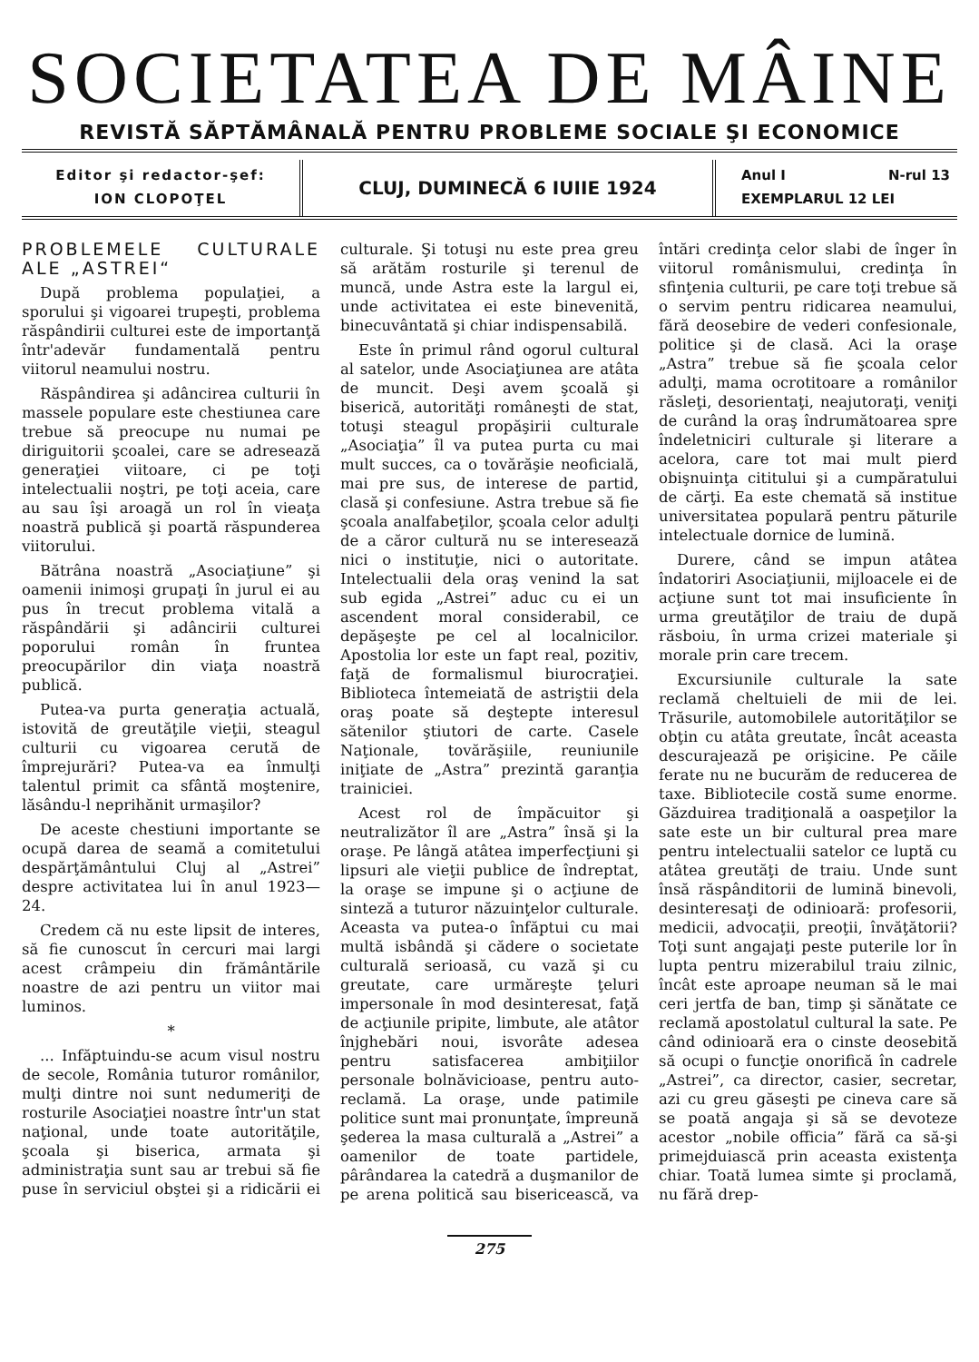SOCIETATEA DE MÂINE
REVISTĂ SĂPTĂMÂNALĂ PENTRU PROBLEME SOCIALE ŞI ECONOMICE
Editor şi redactor-şef:
ION CLOPOŢEL
CLUJ, DUMINECĂ 6 IUIIE 1924
Anul I N-rul 13
EXEMPLARUL 12 LEI
PROBLEMELE CULTURALE ALE „ASTREI“
După problema populaţiei, a sporului şi vigoarei trupeşti, problema răspândirii culturei este de importanţă într'adevăr fundamentală pentru viitorul neamului nostru.
Răspândirea şi adâncirea culturii în massele populare este chestiunea care trebue să preocupe nu numai pe diriguitorii şcoalei, care se adresează generaţiei viitoare, ci pe toţi intelectualii noştri, pe toţi aceia, care au sau îşi aroagă un rol în vieaţa noastră publică şi poartă răspunderea viitorului.
Bătrâna noastră „Asociaţiune” şi oamenii inimoşi grupaţi în jurul ei au pus în trecut problema vitală a răspândării şi adâncirii culturei poporului român în fruntea preocupărilor din viaţa noastră publică.
Putea-va purta generaţia actuală, istovită de greutăţile vieţii, steagul culturii cu vigoarea cerută de împrejurări? Putea-va ea înmulţi talentul primit ca sfântă moştenire, lăsându-l neprihănit urmaşilor?
De aceste chestiuni importante se ocupă darea de seamă a comitetului despărţământului Cluj al „Astrei” despre activitatea lui în anul 1923—24.
Credem că nu este lipsit de interes, să fie cunoscut în cercuri mai largi acest crâmpeiu din frământările noastre de azi pentru un viitor mai luminos.
*
... Infăptuindu-se acum visul nostru de secole, România tuturor românilor, mulţi dintre noi sunt nedumeriţi de rosturile Asociaţiei noastre într'un stat naţional, unde toate autorităţile, şcoala şi biserica, armata şi administraţia sunt sau ar trebui să fie puse în serviciul obştei şi a ridicării ei culturale. Şi totuşi nu este prea greu să arătăm rosturile şi terenul de muncă, unde Astra este la largul ei, unde activitatea ei este binevenită, binecuvântată şi chiar indispensabilă.
Este în primul rând ogorul cultural al satelor, unde Asociaţiunea are atâta de muncit. Deşi avem şcoală şi biserică, autorităţi româneşti de stat, totuşi steagul propăşirii culturale „Asociaţia” îl va putea purta cu mai mult succes, ca o tovărăşie neoficială, mai pre sus, de interese de partid, clasă şi confesiune. Astra trebue să fie şcoala analfabeţilor, şcoala celor adulţi de a căror cultură nu se interesează nici o instituţie, nici o autoritate. Intelectualii dela oraş venind la sat sub egida „Astrei” aduc cu ei un ascendent moral considerabil, ce depăşeşte pe cel al localnicilor. Apostolia lor este un fapt real, pozitiv, faţă de formalismul biurocraţiei. Biblioteca întemeiată de astriştii dela oraş poate să deştepte interesul sătenilor ştiutori de carte. Casele Naţionale, tovărăşiile, reuniunile iniţiate de „Astra” prezintă garanţia trainiciei.
Acest rol de împăcuitor şi neutralizător îl are „Astra” însă şi la oraşe. Pe lângă atâtea imperfecţiuni şi lipsuri ale vieţii publice de îndreptat, la oraşe se impune şi o acţiune de sinteză a tuturor năzuinţelor culturale. Aceasta va putea-o înfăptui cu mai multă isbândă şi cădere o societate culturală serioasă, cu vază şi cu greutate, care urmăreşte ţeluri impersonale în mod desinteresat, faţă de acţiunile pripite, limbute, ale atâtor înjghebări noui, isvorâte adesea pentru satisfacerea ambiţiilor personale bolnăvicioase, pentru auto-reclamă. La oraşe, unde patimile politice sunt mai pronunţate, împreună şederea la masa culturală a „Astrei” a oamenilor de toate partidele, pârândarea la catedră a duşmanilor de pe arena politică sau bisericească, va întări credinţa celor slabi de înger în viitorul românismului, credinţa în sfinţenia culturii, pe care toţi trebue să o servim pentru ridicarea neamului, fără deosebire de vederi confesionale, politice şi de clasă. Aci la oraşe „Astra” trebue să fie şcoala celor adulţi, mama ocrotitoare a românilor răsleţi, desorientaţi, neajutoraţi, veniţi de curând la oraş îndrumătoarea spre îndeletniciri culturale şi literare a acelora, care tot mai mult pierd obişnuinţa cititului şi a cumpăratului de cărţi. Ea este chemată să institue universitatea populară pentru păturile intelectuale dornice de lumină.
Durere, când se impun atâtea îndatoriri Asociaţiunii, mijloacele ei de acţiune sunt tot mai insuficiente în urma greutăţilor de traiu de după răsboiu, în urma crizei materiale şi morale prin care trecem.
Excursiunile culturale la sate reclamă cheltuieli de mii de lei. Trăsurile, automobilele autorităţilor se obţin cu atâta greutate, încât aceasta descurajează pe orişicine. Pe căile ferate nu ne bucurăm de reducerea de taxe. Bibliotecile costă sume enorme. Găzduirea tradiţională a oaspeţilor la sate este un bir cultural prea mare pentru intelectualii satelor ce luptă cu atâtea greutăţi de traiu. Unde sunt însă răspânditorii de lumină binevoli, desinteresaţi de odinioară: profesorii, medicii, advocaţii, preoţii, învăţătorii? Toţi sunt angajaţi peste puterile lor în lupta pentru mizerabilul traiu zilnic, încât este aproape neuman să le mai ceri jertfa de ban, timp şi sănătate ce reclamă apostolatul cultural la sate. Pe când odinioară era o cinste deosebită să ocupi o funcţie onorifică în cadrele „Astrei”, ca director, casier, secretar, azi cu greu găseşti pe cineva care să se poată angaja şi să se devoteze acestor „nobile officia” fără ca să-şi primejduiască prin aceasta existenţa chiar. Toată lumea simte şi proclamă, nu fără drep-
275